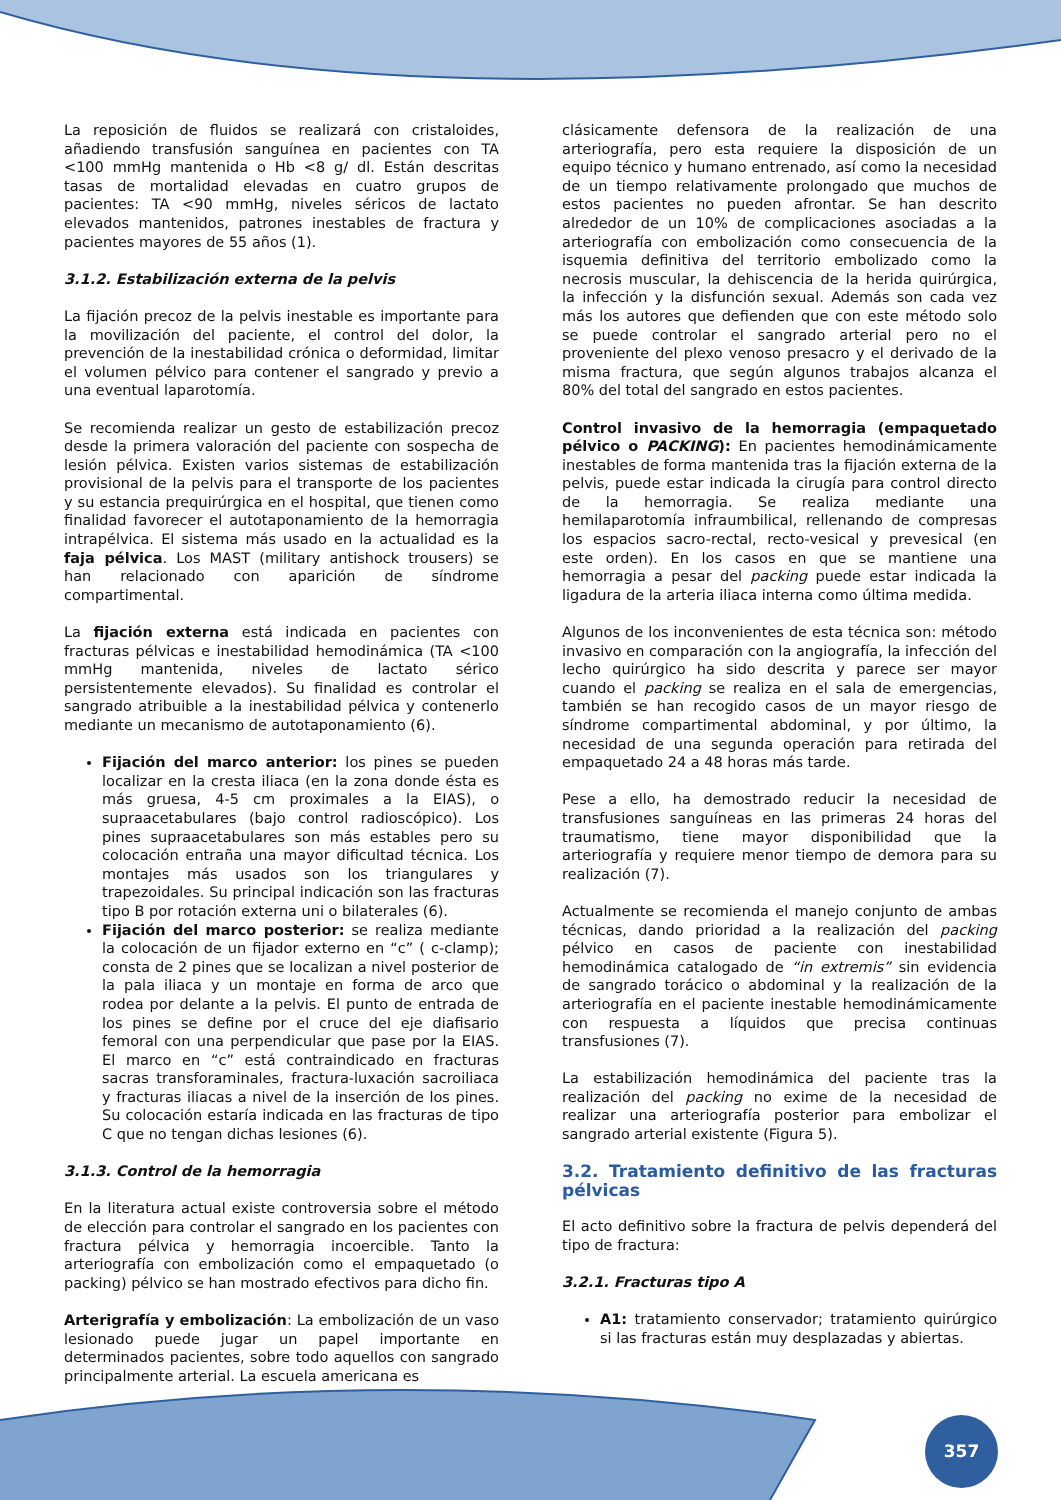La reposición de fluidos se realizará con cristaloides, añadiendo transfusión sanguínea en pacientes con TA <100 mmHg mantenida o Hb <8 g/ dl. Están descritas tasas de mortalidad elevadas en cuatro grupos de pacientes: TA <90 mmHg, niveles séricos de lactato elevados mantenidos, patrones inestables de fractura y pacientes mayores de 55 años (1).
3.1.2. Estabilización externa de la pelvis
La fijación precoz de la pelvis inestable es importante para la movilización del paciente, el control del dolor, la prevención de la inestabilidad crónica o deformidad, limitar el volumen pélvico para contener el sangrado y previo a una eventual laparotomía.
Se recomienda realizar un gesto de estabilización precoz desde la primera valoración del paciente con sospecha de lesión pélvica. Existen varios sistemas de estabilización provisional de la pelvis para el transporte de los pacientes y su estancia prequirúrgica en el hospital, que tienen como finalidad favorecer el autotaponamiento de la hemorragia intrapélvica. El sistema más usado en la actualidad es la faja pélvica. Los MAST (military antishock trousers) se han relacionado con aparición de síndrome compartimental.
La fijación externa está indicada en pacientes con fracturas pélvicas e inestabilidad hemodinámica (TA <100 mmHg mantenida, niveles de lactato sérico persistentemente elevados). Su finalidad es controlar el sangrado atribuible a la inestabilidad pélvica y contenerlo mediante un mecanismo de autotaponamiento (6).
Fijación del marco anterior: los pines se pueden localizar en la cresta iliaca (en la zona donde ésta es más gruesa, 4-5 cm proximales a la EIAS), o supraacetabulares (bajo control radioscópico). Los pines supraacetabulares son más estables pero su colocación entraña una mayor dificultad técnica. Los montajes más usados son los triangulares y trapezoidales. Su principal indicación son las fracturas tipo B por rotación externa uni o bilaterales (6).
Fijación del marco posterior: se realiza mediante la colocación de un fijador externo en “c” ( c-clamp); consta de 2 pines que se localizan a nivel posterior de la pala iliaca y un montaje en forma de arco que rodea por delante a la pelvis. El punto de entrada de los pines se define por el cruce del eje diafisario femoral con una perpendicular que pase por la EIAS. El marco en “c” está contraindicado en fracturas sacras transforaminales, fractura-luxación sacroiliaca y fracturas iliacas a nivel de la inserción de los pines. Su colocación estaría indicada en las fracturas de tipo C que no tengan dichas lesiones (6).
3.1.3. Control de la hemorragia
En la literatura actual existe controversia sobre el método de elección para controlar el sangrado en los pacientes con fractura pélvica y hemorragia incoercible. Tanto la arteriografía con embolización como el empaquetado (o packing) pélvico se han mostrado efectivos para dicho fin.
Arterigrafía y embolización: La embolización de un vaso lesionado puede jugar un papel importante en determinados pacientes, sobre todo aquellos con sangrado principalmente arterial. La escuela americana es
clásicamente defensora de la realización de una arteriografía, pero esta requiere la disposición de un equipo técnico y humano entrenado, así como la necesidad de un tiempo relativamente prolongado que muchos de estos pacientes no pueden afrontar. Se han descrito alrededor de un 10% de complicaciones asociadas a la arteriografía con embolización como consecuencia de la isquemia definitiva del territorio embolizado como la necrosis muscular, la dehiscencia de la herida quirúrgica, la infección y la disfunción sexual. Además son cada vez más los autores que defienden que con este método solo se puede controlar el sangrado arterial pero no el proveniente del plexo venoso presacro y el derivado de la misma fractura, que según algunos trabajos alcanza el 80% del total del sangrado en estos pacientes.
Control invasivo de la hemorragia (empaquetado pélvico o PACKING): En pacientes hemodinámicamente inestables de forma mantenida tras la fijación externa de la pelvis, puede estar indicada la cirugía para control directo de la hemorragia. Se realiza mediante una hemilaparotomía infraumbilical, rellenando de compresas los espacios sacro-rectal, recto-vesical y prevesical (en este orden). En los casos en que se mantiene una hemorragia a pesar del packing puede estar indicada la ligadura de la arteria iliaca interna como última medida.
Algunos de los inconvenientes de esta técnica son: método invasivo en comparación con la angiografía, la infección del lecho quirúrgico ha sido descrita y parece ser mayor cuando el packing se realiza en el sala de emergencias, también se han recogido casos de un mayor riesgo de síndrome compartimental abdominal, y por último, la necesidad de una segunda operación para retirada del empaquetado 24 a 48 horas más tarde.
Pese a ello, ha demostrado reducir la necesidad de transfusiones sanguíneas en las primeras 24 horas del traumatismo, tiene mayor disponibilidad que la arteriografía y requiere menor tiempo de demora para su realización (7).
Actualmente se recomienda el manejo conjunto de ambas técnicas, dando prioridad a la realización del packing pélvico en casos de paciente con inestabilidad hemodinámica catalogado de “in extremis” sin evidencia de sangrado torácico o abdominal y la realización de la arteriografía en el paciente inestable hemodinámicamente con respuesta a líquidos que precisa continuas transfusiones (7).
La estabilización hemodinámica del paciente tras la realización del packing no exime de la necesidad de realizar una arteriografía posterior para embolizar el sangrado arterial existente (Figura 5).
3.2. Tratamiento definitivo de las fracturas pélvicas
El acto definitivo sobre la fractura de pelvis dependerá del tipo de fractura:
3.2.1. Fracturas tipo A
A1: tratamiento conservador; tratamiento quirúrgico si las fracturas están muy desplazadas y abiertas.
357